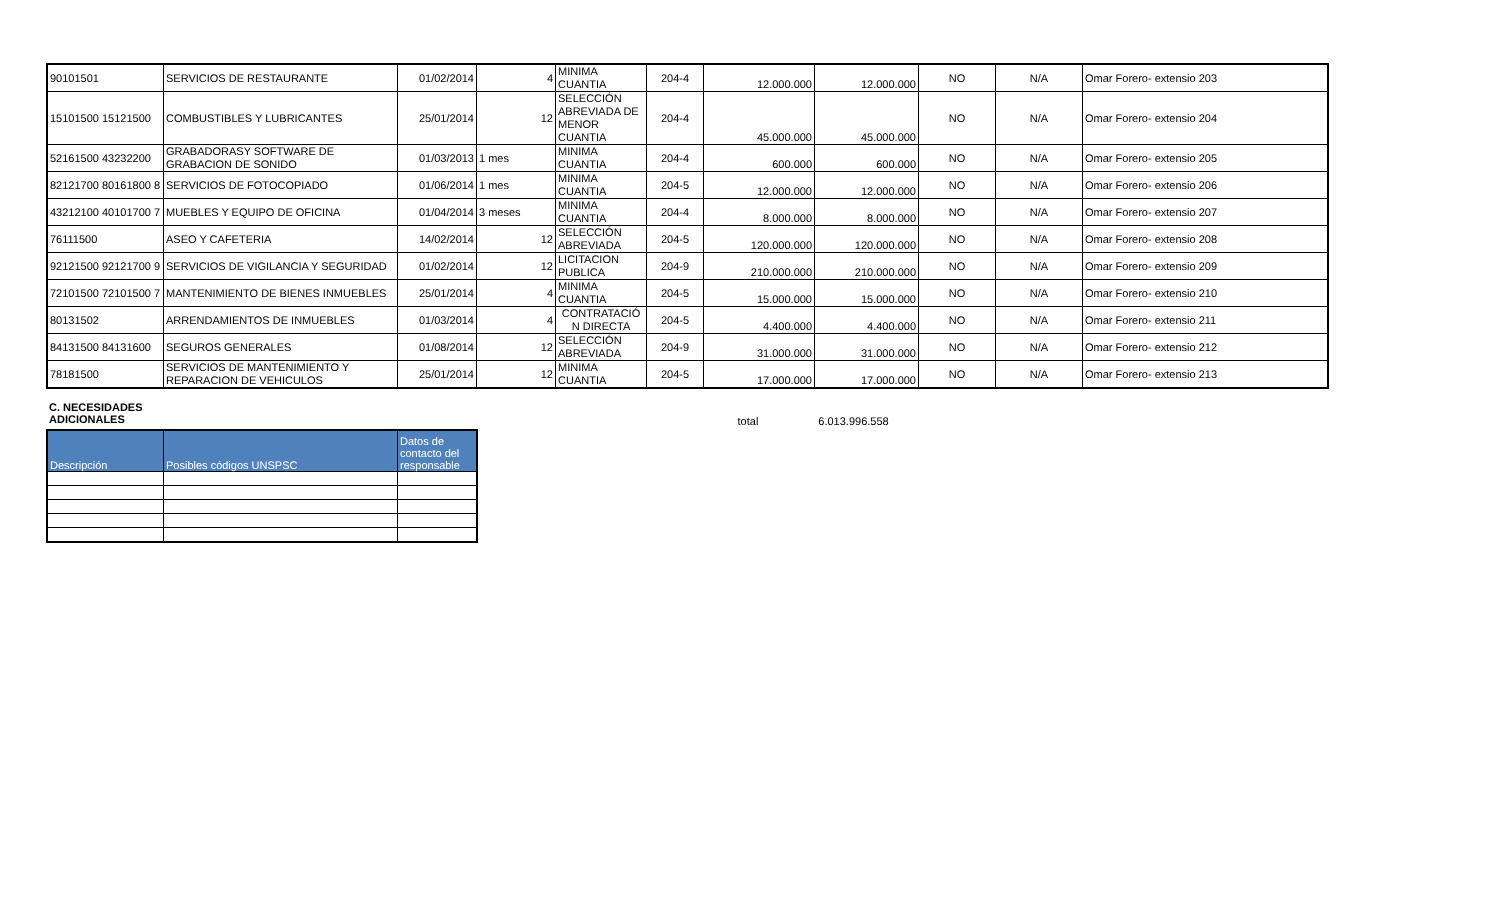| 90101501 | SERVICIOS DE RESTAURANTE | 01/02/2014 | 4 | MINIMA CUANTIA | 204-4 | 12.000.000 | 12.000.000 | NO | N/A | Omar Forero- extensio 203 |
| 15101500 15121500 | COMBUSTIBLES Y LUBRICANTES | 25/01/2014 | 12 | SELECCIÓN ABREVIADA DE MENOR CUANTIA | 204-4 | 45.000.000 | 45.000.000 | NO | N/A | Omar Forero- extensio 204 |
| 52161500 43232200 | GRABADORASY SOFTWARE DE GRABACION DE SONIDO | 01/03/2013 | 1 mes | MINIMA CUANTIA | 204-4 | 600.000 | 600.000 | NO | N/A | Omar Forero- extensio 205 |
| 82121700 80161800 8 | SERVICIOS DE FOTOCOPIADO | 01/06/2014 | 1 mes | MINIMA CUANTIA | 204-5 | 12.000.000 | 12.000.000 | NO | N/A | Omar Forero- extensio 206 |
| 43212100 40101700 7 | MUEBLES Y EQUIPO DE OFICINA | 01/04/2014 | 3 meses | MINIMA CUANTIA | 204-4 | 8.000.000 | 8.000.000 | NO | N/A | Omar Forero- extensio 207 |
| 76111500 | ASEO Y CAFETERIA | 14/02/2014 | 12 | SELECCIÓN ABREVIADA | 204-5 | 120.000.000 | 120.000.000 | NO | N/A | Omar Forero- extensio 208 |
| 92121500 92121700 9 | SERVICIOS DE VIGILANCIA Y SEGURIDAD | 01/02/2014 | 12 | LICITACION PUBLICA | 204-9 | 210.000.000 | 210.000.000 | NO | N/A | Omar Forero- extensio 209 |
| 72101500 72101500 7 | MANTENIMIENTO DE BIENES INMUEBLES | 25/01/2014 | 4 | MINIMA CUANTIA | 204-5 | 15.000.000 | 15.000.000 | NO | N/A | Omar Forero- extensio 210 |
| 80131502 | ARRENDAMIENTOS DE INMUEBLES | 01/03/2014 | 4 | CONTRATACIÓ N DIRECTA | 204-5 | 4.400.000 | 4.400.000 | NO | N/A | Omar Forero- extensio 211 |
| 84131500 84131600 | SEGUROS GENERALES | 01/08/2014 | 12 | SELECCIÓN ABREVIADA | 204-9 | 31.000.000 | 31.000.000 | NO | N/A | Omar Forero- extensio 212 |
| 78181500 | SERVICIOS DE MANTENIMIENTO Y REPARACION DE VEHICULOS | 25/01/2014 | 12 | MINIMA CUANTIA | 204-5 | 17.000.000 | 17.000.000 | NO | N/A | Omar Forero- extensio 213 |
C. NECESIDADES
ADICIONALES
total 6.013.996.558
| Descripción | Posibles códigos UNSPSC | Datos de contacto del responsable |
| --- | --- | --- |